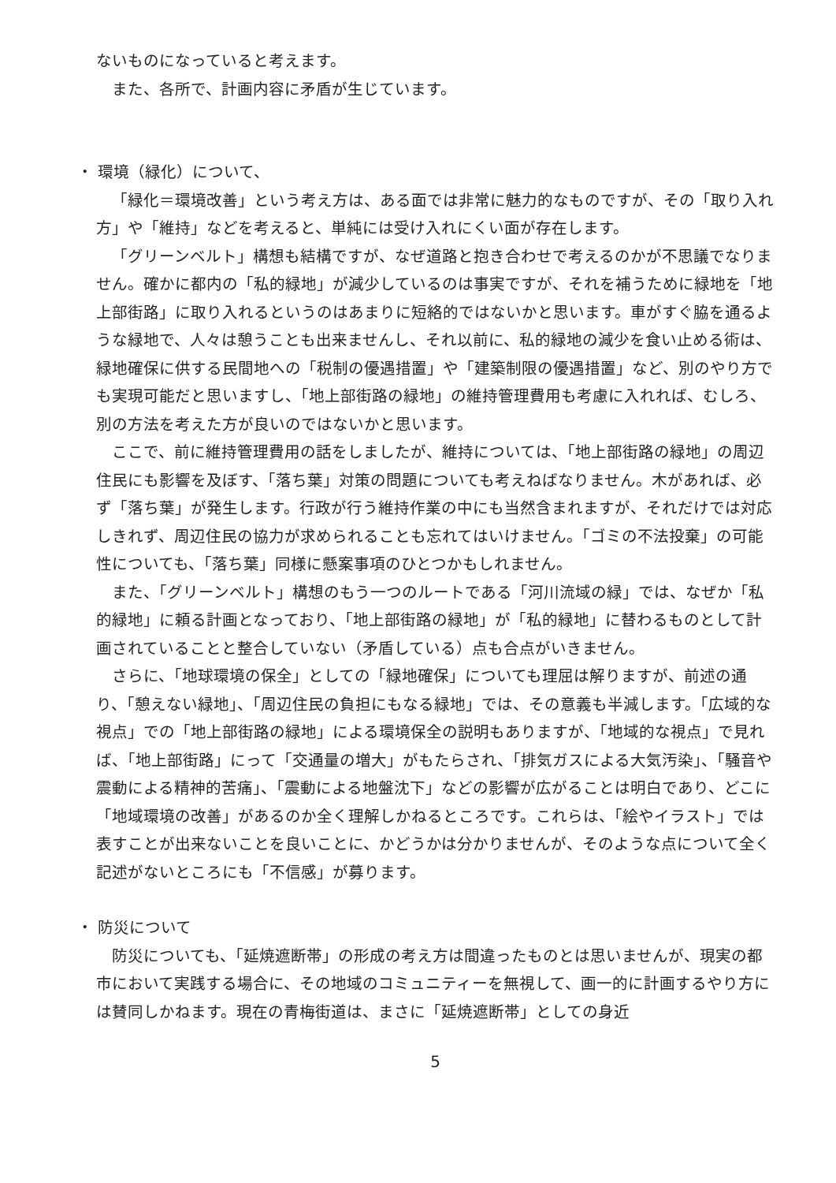ないものになっていると考えます。
また、各所で、計画内容に矛盾が生じています。
・ 環境（緑化）について、
「緑化＝環境改善」という考え方は、ある面では非常に魅力的なものですが、その「取り入れ方」や「維持」などを考えると、単純には受け入れにくい面が存在します。
「グリーンベルト」構想も結構ですが、なぜ道路と抱き合わせで考えるのかが不思議でなりません。確かに都内の「私的緑地」が減少しているのは事実ですが、それを補うために緑地を「地上部街路」に取り入れるというのはあまりに短絡的ではないかと思います。車がすぐ脇を通るような緑地で、人々は憩うことも出来ませんし、それ以前に、私的緑地の減少を食い止める術は、緑地確保に供する民間地への「税制の優遇措置」や「建築制限の優遇措置」など、別のやり方でも実現可能だと思いますし、「地上部街路の緑地」の維持管理費用も考慮に入れれば、むしろ、別の方法を考えた方が良いのではないかと思います。
ここで、前に維持管理費用の話をしましたが、維持については、「地上部街路の緑地」の周辺住民にも影響を及ぼす、「落ち葉」対策の問題についても考えねばなりません。木があれば、必ず「落ち葉」が発生します。行政が行う維持作業の中にも当然含まれますが、それだけでは対応しきれず、周辺住民の協力が求められることも忘れてはいけません。「ゴミの不法投棄」の可能性についても、「落ち葉」同様に懸案事項のひとつかもしれません。
また、「グリーンベルト」構想のもう一つのルートである「河川流域の緑」では、なぜか「私的緑地」に頼る計画となっており、「地上部街路の緑地」が「私的緑地」に替わるものとして計画されていることと整合していない（矛盾している）点も合点がいきません。
さらに、「地球環境の保全」としての「緑地確保」についても理屈は解りますが、前述の通り、「憩えない緑地」、「周辺住民の負担にもなる緑地」では、その意義も半減します。「広域的な視点」での「地上部街路の緑地」による環境保全の説明もありますが、「地域的な視点」で見れば、「地上部街路」にって「交通量の増大」がもたらされ、「排気ガスによる大気汚染」、「騒音や震動による精神的苦痛」、「震動による地盤沈下」などの影響が広がることは明白であり、どこに「地域環境の改善」があるのか全く理解しかねるところです。これらは、「絵やイラスト」では表すことが出来ないことを良いことに、かどうかは分かりませんが、そのような点について全く記述がないところにも「不信感」が募ります。
・ 防災について
防災についても、「延焼遮断帯」の形成の考え方は間違ったものとは思いませんが、現実の都市において実践する場合に、その地域のコミュニティーを無視して、画一的に計画するやり方には賛同しかねます。現在の青梅街道は、まさに「延焼遮断帯」としての身近
5